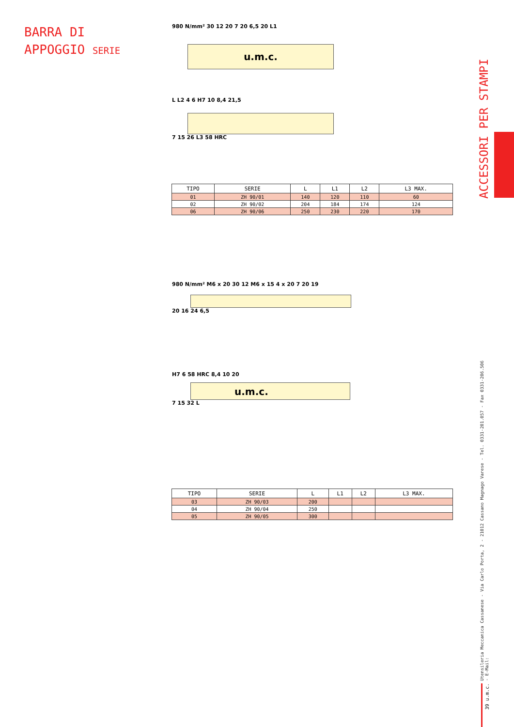BARRA DI
APPOGGIO SERIE
ACCESSORI PER STAMPI
Utensileria Meccanica Cassanese - Via Carlo Porta, 2 - 21012 Cassano Magnago Varese - Tel. 0331-201.057 - Fax 0331-206.506 - E-Mail:
39 u.m.c.
980 N/mm² 30 12 20 7 20 6,5 20 L1
u.m.c.
L L2 4 6 H7 10 8,4 21,5
7 15 26 L3 58 HRC
| TIPO | SERIE | L | L1 | L2 | L3 MAX. |
| --- | --- | --- | --- | --- | --- |
| 01 | ZH 90/01 | 140 | 120 | 110 | 60 |
| 02 | ZH 90/02 | 204 | 184 | 174 | 124 |
| 06 | ZH 90/06 | 250 | 230 | 220 | 170 |
980 N/mm² M6 x 20 30 12 M6 x 15 4 x 20 7 20 19
20 16 24 6,5
H7 6 58 HRC 8,4 10 20
u.m.c.
7 15 32 L
| TIPO | SERIE | L | L1 | L2 | L3 MAX. |
| --- | --- | --- | --- | --- | --- |
| 03 | ZH 90/03 | 200 | | | |
| 04 | ZH 90/04 | 250 | | | |
| 05 | ZH 90/05 | 300 | | | |